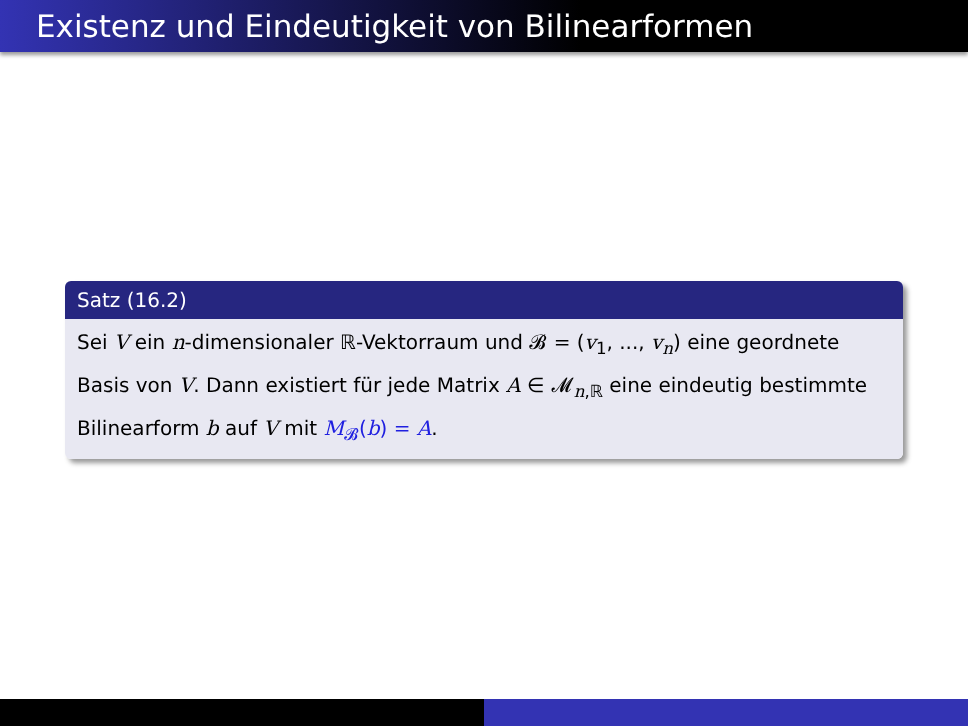Existenz und Eindeutigkeit von Bilinearformen
Satz (16.2)
Sei V ein n-dimensionaler ℝ-Vektorraum und 𝓑 = (v<sub>1</sub>, ..., v<sub>n</sub>) eine geordnete Basis von V. Dann existiert für jede Matrix A ∈ 𝓜<sub>n,ℝ</sub> eine eindeutig bestimmte Bilinearform b auf V mit M<sub>𝓑</sub>(b) = A.